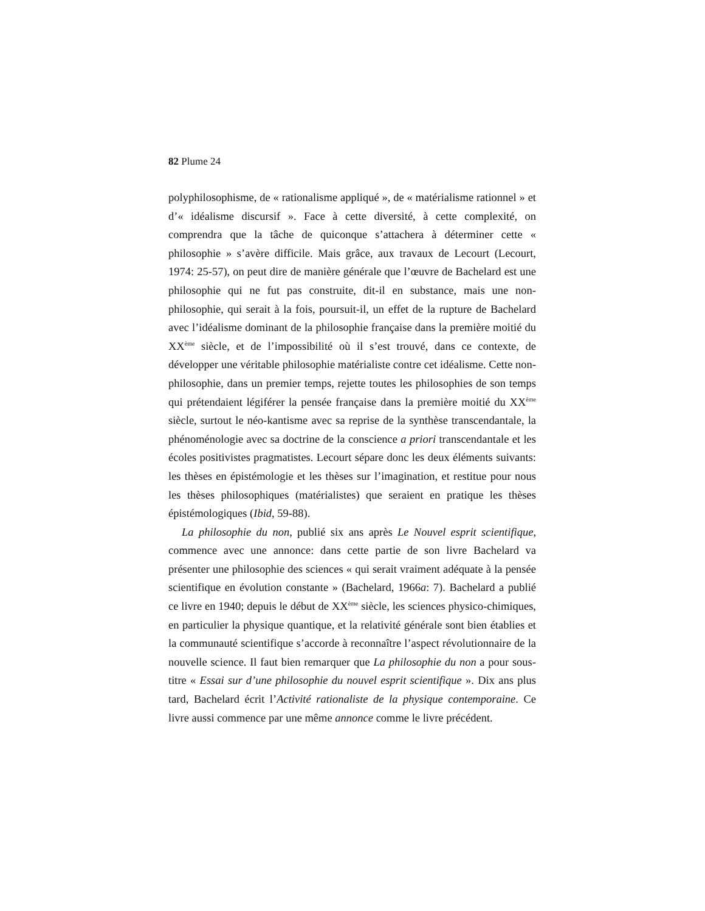82 Plume 24
polyphilosophisme, de « rationalisme appliqué », de « matérialisme rationnel » et d’« idéalisme discursif ». Face à cette diversité, à cette complexité, on comprendra que la tâche de quiconque s’attachera à déterminer cette « philosophie » s’avère difficile. Mais grâce, aux travaux de Lecourt (Lecourt, 1974: 25-57), on peut dire de manière générale que l’œuvre de Bachelard est une philosophie qui ne fut pas construite, dit-il en substance, mais une non-philosophie, qui serait à la fois, poursuit-il, un effet de la rupture de Bachelard avec l’idéalisme dominant de la philosophie française dans la première moitié du XX<sup>ème</sup> siècle, et de l’impossibilité où il s’est trouvé, dans ce contexte, de développer une véritable philosophie matérialiste contre cet idéalisme. Cette non-philosophie, dans un premier temps, rejette toutes les philosophies de son temps qui prétendaient légiférer la pensée française dans la première moitié du XX<sup>ème</sup> siècle, surtout le néo-kantisme avec sa reprise de la synthèse transcendantale, la phénoménologie avec sa doctrine de la conscience a priori transcendantale et les écoles positivistes pragmatistes. Lecourt sépare donc les deux éléments suivants: les thèses en épistémologie et les thèses sur l’imagination, et restitue pour nous les thèses philosophiques (matérialistes) que seraient en pratique les thèses épistémologiques (Ibid, 59-88).
La philosophie du non, publié six ans après Le Nouvel esprit scientifique, commence avec une annonce: dans cette partie de son livre Bachelard va présenter une philosophie des sciences « qui serait vraiment adéquate à la pensée scientifique en évolution constante » (Bachelard, 1966a: 7). Bachelard a publié ce livre en 1940; depuis le début de XX<sup>ème</sup> siècle, les sciences physico-chimiques, en particulier la physique quantique, et la relativité générale sont bien établies et la communauté scientifique s’accorde à reconnaître l’aspect révolutionnaire de la nouvelle science. Il faut bien remarquer que La philosophie du non a pour sous-titre « Essai sur d’une philosophie du nouvel esprit scientifique ». Dix ans plus tard, Bachelard écrit l’Activité rationaliste de la physique contemporaine. Ce livre aussi commence par une même annonce comme le livre précédent.